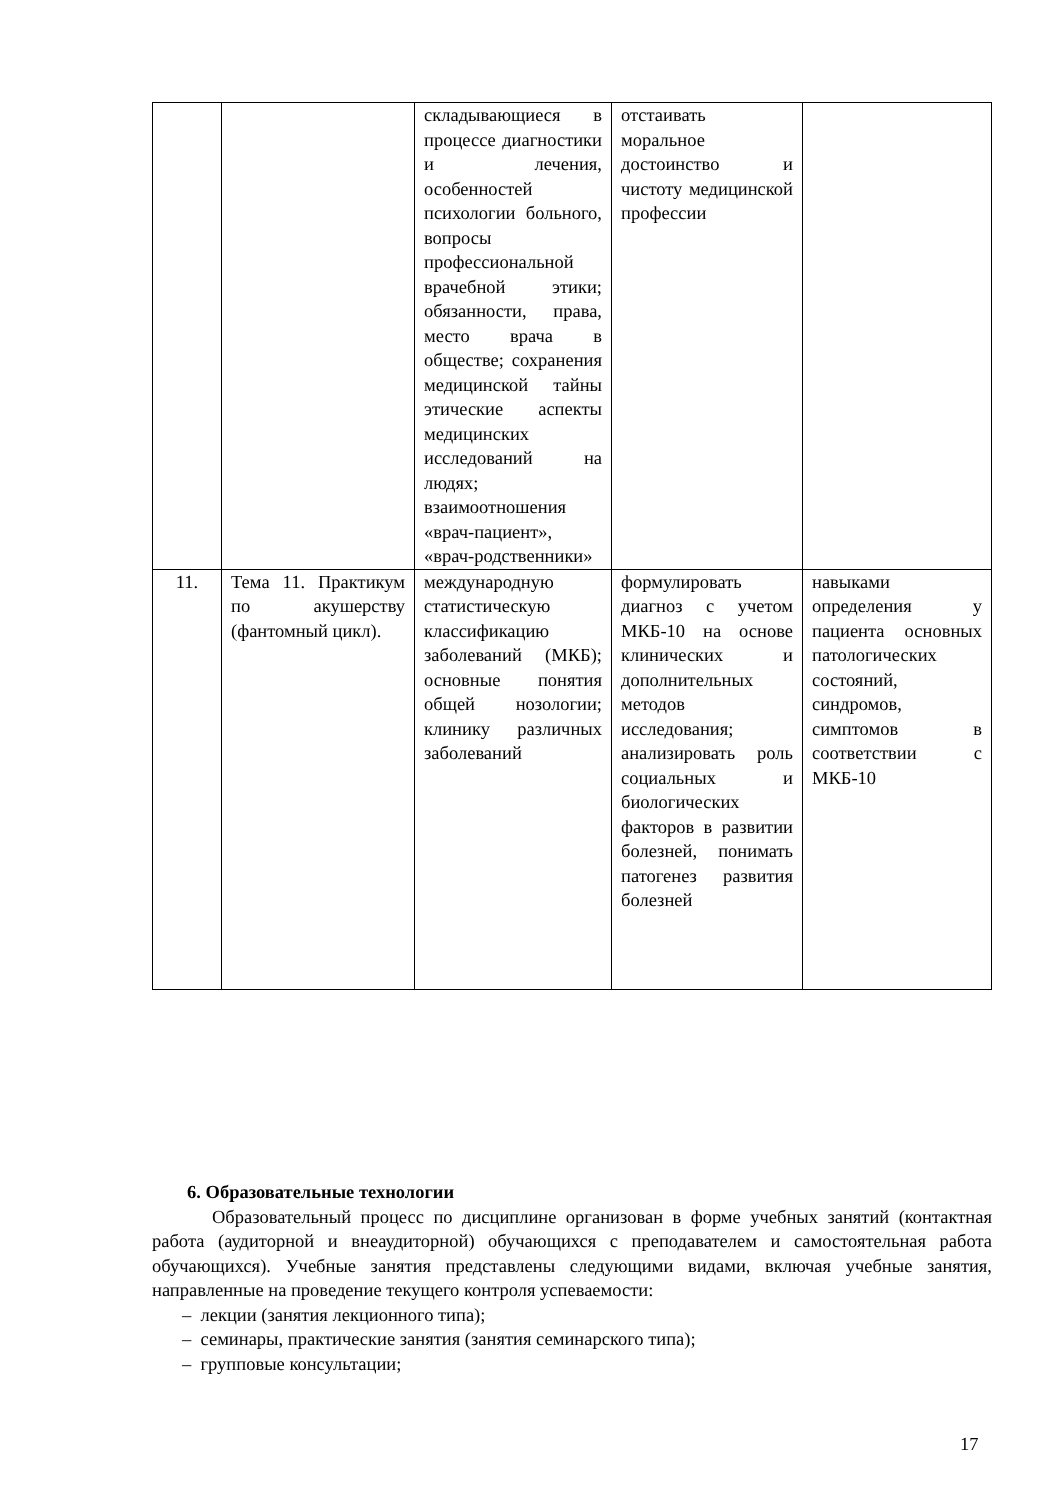| | | складывающиеся в процессе диагностики и лечения, особенностей психологии больного, вопросы профессиональной врачебной этики; обязанности, права, место врача в обществе; сохранения медицинской тайны этические аспекты медицинских исследований на людях; взаимоотношения «врач-пациент», «врач-родственники» | отстаивать моральное достоинство и чистоту медицинской профессии | |
| 11. | Тема 11. Практикум по акушерству (фантомный цикл). | международную статистическую классификацию заболеваний (МКБ); основные понятия общей нозологии; клинику различных заболеваний | формулировать диагноз с учетом МКБ-10 на основе клинических и дополнительных методов исследования; анализировать роль социальных и биологических факторов в развитии болезней, понимать патогенез развития болезней | навыками определения у пациента основных патологических состояний, синдромов, симптомов в соответствии с МКБ-10 |
6. Образовательные технологии
Образовательный процесс по дисциплине организован в форме учебных занятий (контактная работа (аудиторной и внеаудиторной) обучающихся с преподавателем и самостоятельная работа обучающихся). Учебные занятия представлены следующими видами, включая учебные занятия, направленные на проведение текущего контроля успеваемости:
– лекции (занятия лекционного типа);
– семинары, практические занятия (занятия семинарского типа);
– групповые консультации;
17